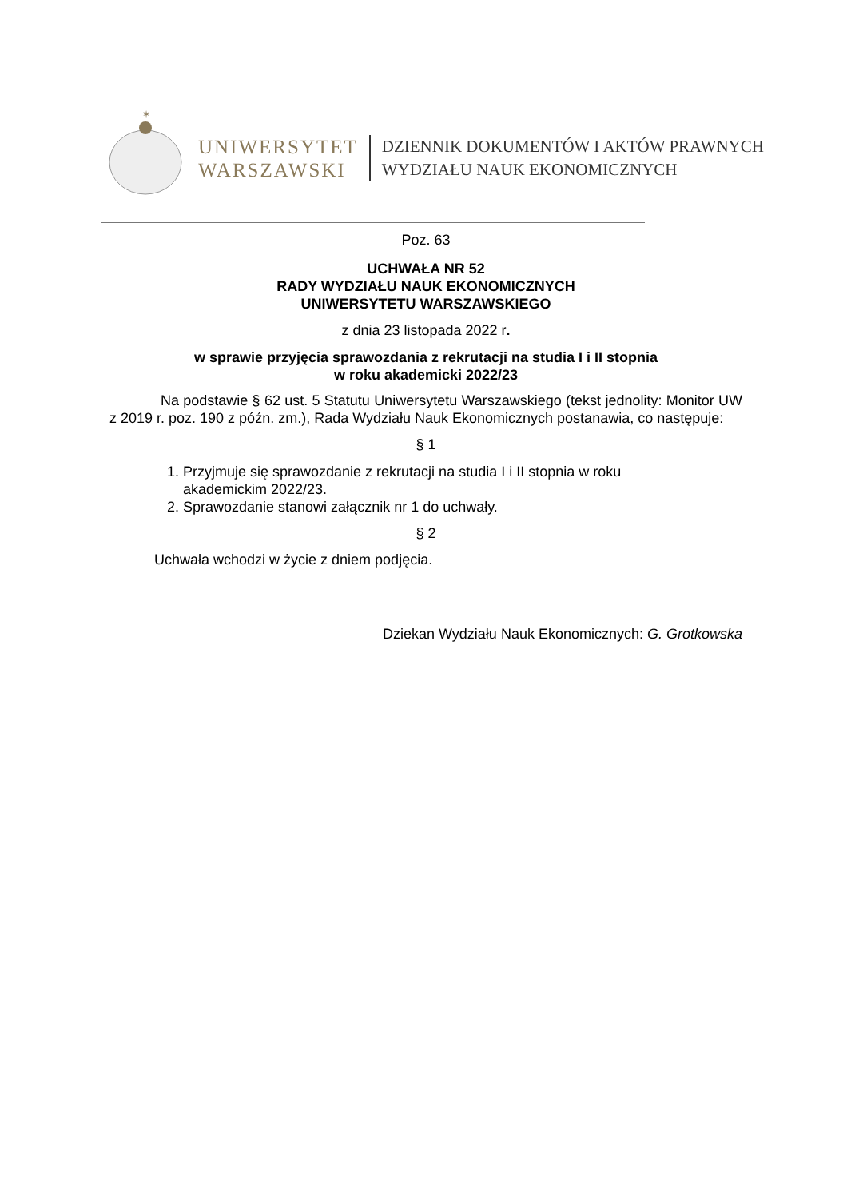✶
UNIWERSYTET
WARSZAWSKI
DZIENNIK DOKUMENTÓW I AKTÓW PRAWNYCH
WYDZIAŁU NAUK EKONOMICZNYCH
Poz. 63
UCHWAŁA NR 52
RADY WYDZIAŁU NAUK EKONOMICZNYCH
UNIWERSYTETU WARSZAWSKIEGO
z dnia 23 listopada 2022 r.
w sprawie przyjęcia sprawozdania z rekrutacji na studia I i II stopnia
w roku akademicki 2022/23
Na podstawie § 62 ust. 5 Statutu Uniwersytetu Warszawskiego (tekst jednolity: Monitor UW z 2019 r. poz. 190 z późn. zm.), Rada Wydziału Nauk Ekonomicznych postanawia, co następuje:
§ 1
1. Przyjmuje się sprawozdanie z rekrutacji na studia I i II stopnia w roku akademickim 2022/23.
2. Sprawozdanie stanowi załącznik nr 1 do uchwały.
§ 2
Uchwała wchodzi w życie z dniem podjęcia.
Dziekan Wydziału Nauk Ekonomicznych: G. Grotkowska